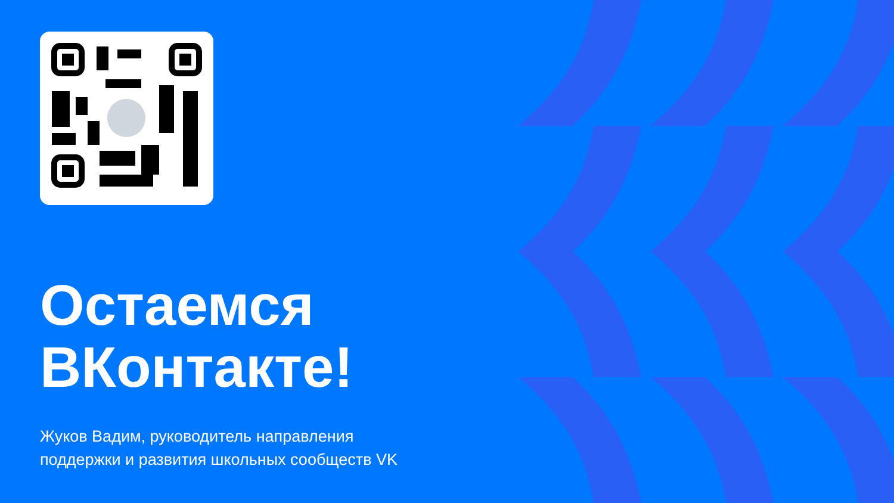Остаемся
ВКонтакте!
Жуков Вадим, руководитель направления
поддержки и развития школьных сообществ VK